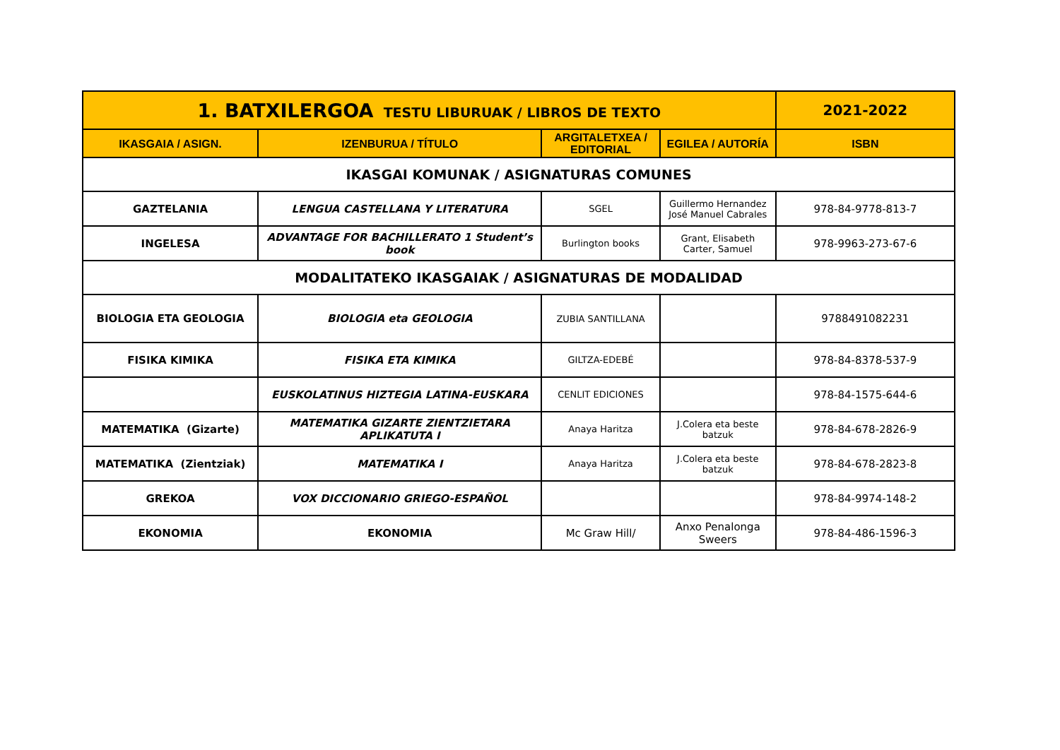| 1. BATXILERGOA TESTU LIBURUAK / LIBROS DE TEXTO | | | | 2021-2022 |
| IKASGAIA / ASIGN. | IZENBURUA / TÍTULO | ARGITALETXEA / EDITORIAL | EGILEA / AUTORÍA | ISBN |
| IKASGAI KOMUNAK / ASIGNATURAS COMUNES | | | | |
| GAZTELANIA | LENGUA CASTELLANA Y LITERATURA | SGEL | Guillermo Hernandez José Manuel Cabrales | 978-84-9778-813-7 |
| INGELESA | ADVANTAGE FOR BACHILLERATO 1 Student’s book | Burlington books | Grant, Elisabeth Carter, Samuel | 978-9963-273-67-6 |
| MODALITATEKO IKASGAIAK / ASIGNATURAS DE MODALIDAD | | | | |
| BIOLOGIA ETA GEOLOGIA | BIOLOGIA eta GEOLOGIA | ZUBIA SANTILLANA | | 9788491082231 |
| FISIKA KIMIKA | FISIKA ETA KIMIKA | GILTZA-EDEBÉ | | 978-84-8378-537-9 |
| | EUSKOLATINUS HIZTEGIA LATINA-EUSKARA | CENLIT EDICIONES | | 978-84-1575-644-6 |
| MATEMATIKA (Gizarte) | MATEMATIKA GIZARTE ZIENTZIETARA APLIKATUTA I | Anaya Haritza | J.Colera eta beste batzuk | 978-84-678-2826-9 |
| MATEMATIKA (Zientziak) | MATEMATIKA I | Anaya Haritza | J.Colera eta beste batzuk | 978-84-678-2823-8 |
| GREKOA | VOX DICCIONARIO GRIEGO-ESPAÑOL | | | 978-84-9974-148-2 |
| EKONOMIA | EKONOMIA | Mc Graw Hill/ | Anxo Penalonga Sweers | 978-84-486-1596-3 |